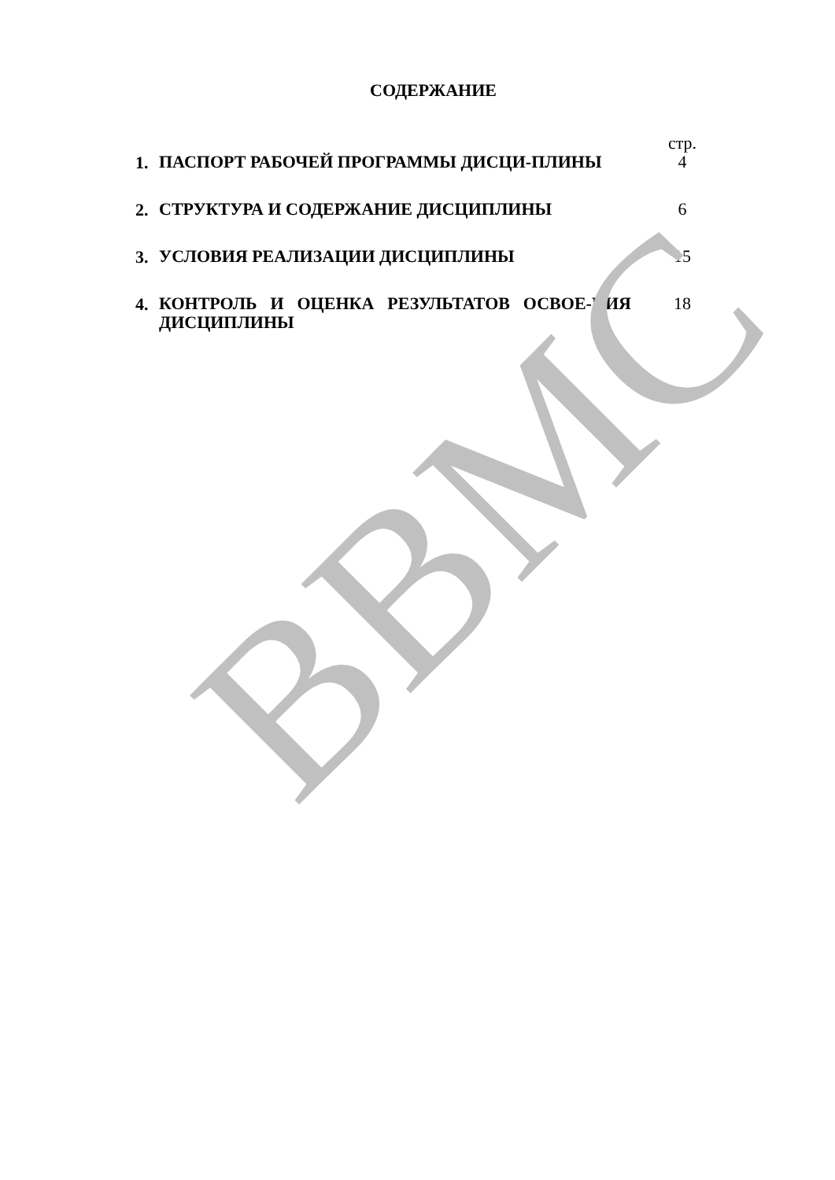СОДЕРЖАНИЕ
| | | стр. |
| 1. | ПАСПОРТ РАБОЧЕЙ ПРОГРАММЫ ДИСЦИ-ПЛИНЫ | 4 |
| 2. | СТРУКТУРА И СОДЕРЖАНИЕ ДИСЦИПЛИНЫ | 6 |
| 3. | УСЛОВИЯ РЕАЛИЗАЦИИ ДИСЦИПЛИНЫ | 15 |
| 4. | КОНТРОЛЬ И ОЦЕНКА РЕЗУЛЬТАТОВ ОСВОЕ-НИЯ ДИСЦИПЛИНЫ | 18 |
ВВМС